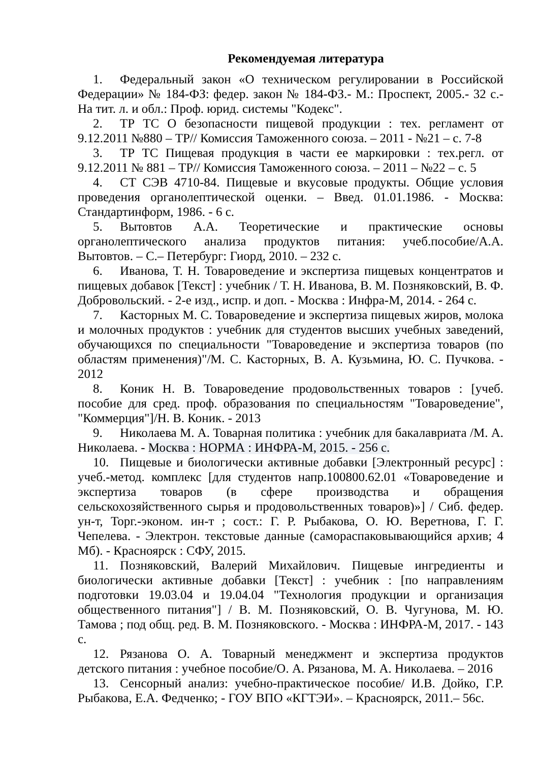Рекомендуемая литература
1. Федеральный закон «О техническом регулировании в Российской Федерации» № 184-ФЗ: федер. закон № 184-ФЗ.- М.: Проспект, 2005.- 32 с.- На тит. л. и обл.: Проф. юрид. системы "Кодекс".
2. ТР ТС О безопасности пищевой продукции : тех. регламент от 9.12.2011 №880 – ТР// Комиссия Таможенного союза. – 2011 - №21 – с. 7-8
3. ТР ТС Пищевая продукция в части ее маркировки : тех.регл. от 9.12.2011 № 881 – ТР// Комиссия Таможенного союза. – 2011 – №22 – с. 5
4. СТ СЭВ 4710-84. Пищевые и вкусовые продукты. Общие условия проведения органолептической оценки. – Введ. 01.01.1986. - Москва: Стандартинформ, 1986. - 6 с.
5. Вытовтов А.А. Теоретические и практические основы органолептического анализа продуктов питания: учеб.пособие/А.А. Вытовтов. – С.– Петербург: Гиорд, 2010. – 232 с.
6. Иванова, Т. Н. Товароведение и экспертиза пищевых концентратов и пищевых добавок [Текст] : учебник / Т. Н. Иванова, В. М. Позняковский, В. Ф. Добровольский. - 2-е изд., испр. и доп. - Москва : Инфра-М, 2014. - 264 с.
7. Касторных М. С. Товароведение и экспертиза пищевых жиров, молока и молочных продуктов : учебник для студентов высших учебных заведений, обучающихся по специальности "Товароведение и экспертиза товаров (по областям применения)"/М. С. Касторных, В. А. Кузьмина, Ю. С. Пучкова. - 2012
8. Коник Н. В. Товароведение продовольственных товаров : [учеб. пособие для сред. проф. образования по специальностям "Товароведение", "Коммерция"]/Н. В. Коник. - 2013
9. Николаева М. А. Товарная политика : учебник для бакалавриата /М. А. Николаева. - Москва : НОРМА : ИНФРА-М, 2015. - 256 с.
10. Пищевые и биологически активные добавки [Электронный ресурс] : учеб.-метод. комплекс [для студентов напр.100800.62.01 «Товароведение и экспертиза товаров (в сфере производства и обращения сельскохозяйственного сырья и продовольственных товаров)»] / Сиб. федер. ун-т, Торг.-эконом. ин-т ; сост.: Г. Р. Рыбакова, О. Ю. Веретнова, Г. Г. Чепелева. - Электрон. текстовые данные (самораспаковывающийся архив; 4 Мб). - Красноярск : СФУ, 2015.
11. Позняковский, Валерий Михайлович. Пищевые ингредиенты и биологически активные добавки [Текст] : учебник : [по направлениям подготовки 19.03.04 и 19.04.04 "Технология продукции и организация общественного питания"] / В. М. Позняковский, О. В. Чугунова, М. Ю. Тамова ; под общ. ред. В. М. Позняковского. - Москва : ИНФРА-М, 2017. - 143 с.
12. Рязанова О. А. Товарный менеджмент и экспертиза продуктов детского питания : учебное пособие/О. А. Рязанова, М. А. Николаева. – 2016
13. Сенсорный анализ: учебно-практическое пособие/ И.В. Дойко, Г.Р. Рыбакова, Е.А. Федченко; - ГОУ ВПО «КГТЭИ». – Красноярск, 2011.– 56с.